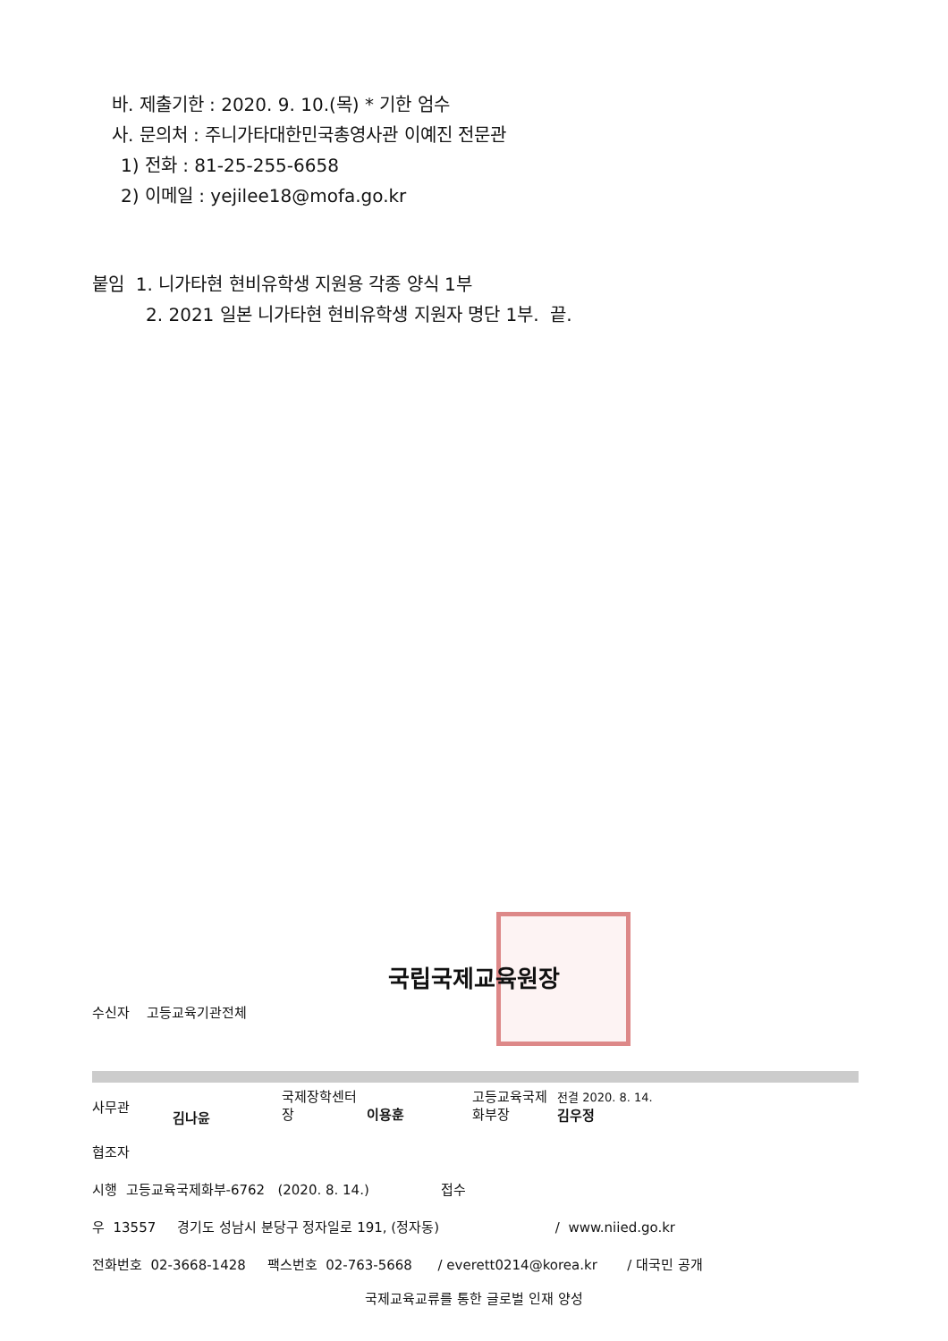바. 제출기한 : 2020. 9. 10.(목) * 기한 엄수
사. 문의처 : 주니가타대한민국총영사관 이예진 전문관
1) 전화 : 81-25-255-6658
2) 이메일 : yejilee18@mofa.go.kr
붙임 1. 니가타현 현비유학생 지원용 각종 양식 1부
2. 2021 일본 니가타현 현비유학생 지원자 명단 1부. 끝.
국립국제교육원장
수신자 고등교육기관전체
사무관
김나윤
국제장학센터
장
이용훈
고등교육국제
화부장
전결 2020. 8. 14.
김우정
협조자
시행 고등교육국제화부-6762 (2020. 8. 14.) 접수
우 13557 경기도 성남시 분당구 정자일로 191, (정자동) / www.niied.go.kr
전화번호 02-3668-1428 팩스번호 02-763-5668 / everett0214@korea.kr / 대국민 공개
국제교육교류를 통한 글로벌 인재 양성